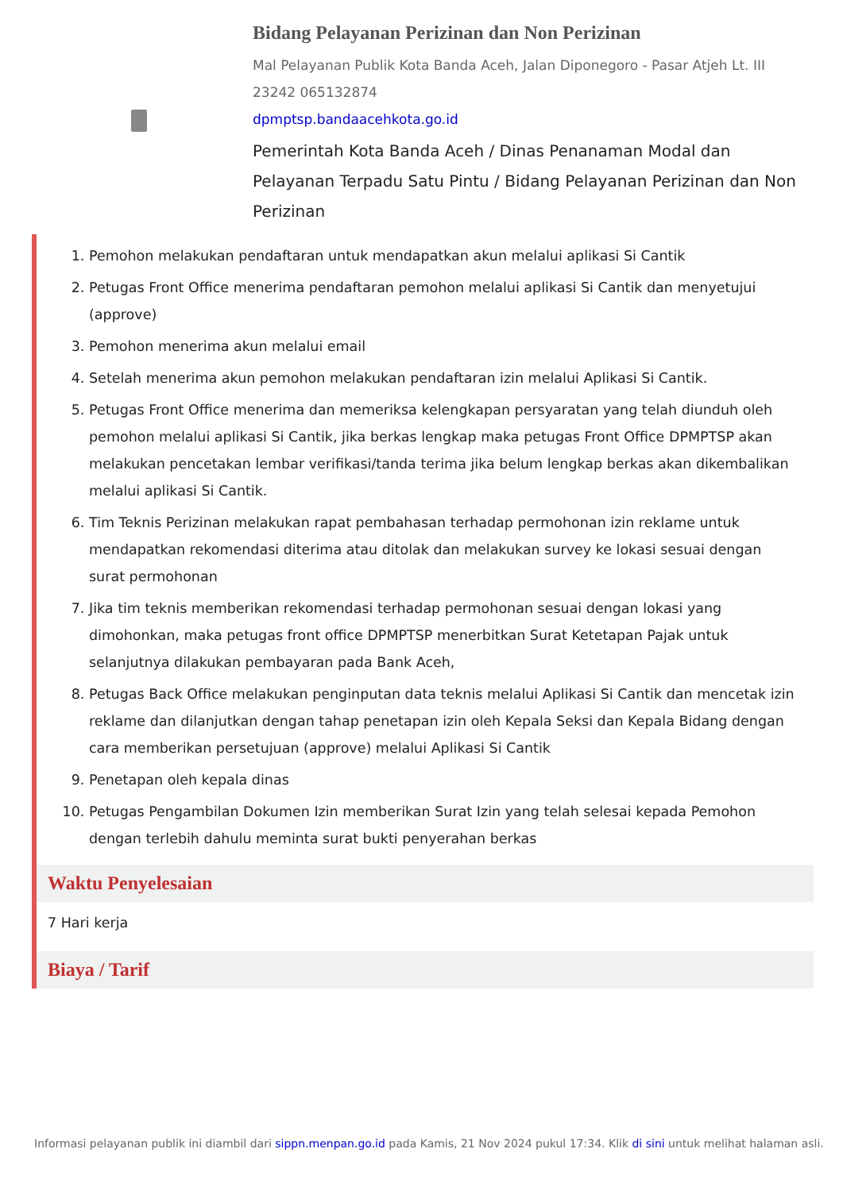Bidang Pelayanan Perizinan dan Non Perizinan
Mal Pelayanan Publik Kota Banda Aceh, Jalan Diponegoro - Pasar Atjeh Lt. III
23242 065132874
dpmptsp.bandaacehkota.go.id
Pemerintah Kota Banda Aceh / Dinas Penanaman Modal dan Pelayanan Terpadu Satu Pintu / Bidang Pelayanan Perizinan dan Non Perizinan
1. Pemohon melakukan pendaftaran untuk mendapatkan akun melalui aplikasi Si Cantik
2. Petugas Front Office menerima pendaftaran pemohon melalui aplikasi Si Cantik dan menyetujui (approve)
3. Pemohon menerima akun melalui email
4. Setelah menerima akun pemohon melakukan pendaftaran izin melalui Aplikasi Si Cantik.
5. Petugas Front Office menerima dan memeriksa kelengkapan persyaratan yang telah diunduh oleh pemohon melalui aplikasi Si Cantik, jika berkas lengkap maka petugas Front Office DPMPTSP akan melakukan pencetakan lembar verifikasi/tanda terima jika belum lengkap berkas akan dikembalikan melalui aplikasi Si Cantik.
6. Tim Teknis Perizinan melakukan rapat pembahasan terhadap permohonan izin reklame untuk mendapatkan rekomendasi diterima atau ditolak dan melakukan survey ke lokasi sesuai dengan surat permohonan
7. Jika tim teknis memberikan rekomendasi terhadap permohonan sesuai dengan lokasi yang dimohonkan, maka petugas front office DPMPTSP menerbitkan Surat Ketetapan Pajak untuk selanjutnya dilakukan pembayaran pada Bank Aceh,
8. Petugas Back Office melakukan penginputan data teknis melalui Aplikasi Si Cantik dan mencetak izin reklame dan dilanjutkan dengan tahap penetapan izin oleh Kepala Seksi dan Kepala Bidang dengan cara memberikan persetujuan (approve) melalui Aplikasi Si Cantik
9. Penetapan oleh kepala dinas
10. Petugas Pengambilan Dokumen Izin memberikan Surat Izin yang telah selesai kepada Pemohon dengan terlebih dahulu meminta surat bukti penyerahan berkas
Waktu Penyelesaian
7 Hari kerja
Biaya / Tarif
Informasi pelayanan publik ini diambil dari sippn.menpan.go.id pada Kamis, 21 Nov 2024 pukul 17:34. Klik di sini untuk melihat halaman asli.